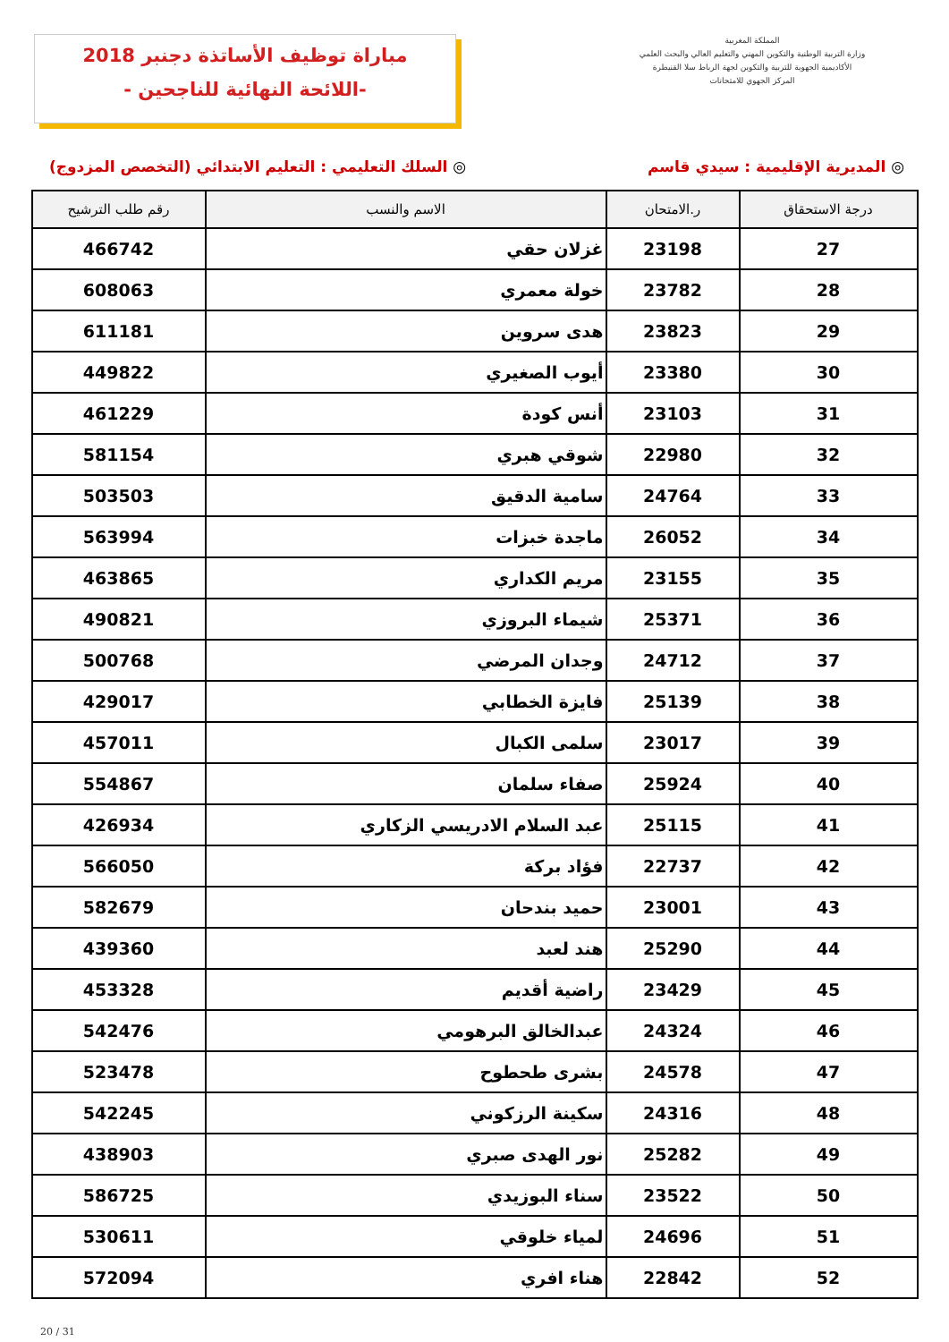مباراة توظيف الأساتذة دجنبر 2018
-اللائحة النهائية للناجحين -
المملكة المغربية
وزارة التربية الوطنية والتكوين المهني والتعليم العالي والبحث العلمي
الأكاديمية الجهوية للتربية والتكوين لجهة الرباط سلا القنيطرة
المركز الجهوي للامتحانات
◎ المديرية الإقليمية : سيدي قاسم
◎ السلك التعليمي : التعليم الابتدائي (التخصص المزدوج)
| درجة الاستحقاق | ر.الامتحان | الاسم والنسب | رقم طلب الترشيح |
| --- | --- | --- | --- |
| 27 | 23198 | غزلان حقي | 466742 |
| 28 | 23782 | خولة معمري | 608063 |
| 29 | 23823 | هدى سروين | 611181 |
| 30 | 23380 | أيوب الصغيري | 449822 |
| 31 | 23103 | أنس كودة | 461229 |
| 32 | 22980 | شوقي هبري | 581154 |
| 33 | 24764 | سامية الدقيق | 503503 |
| 34 | 26052 | ماجدة خبزات | 563994 |
| 35 | 23155 | مريم الكداري | 463865 |
| 36 | 25371 | شيماء البروزي | 490821 |
| 37 | 24712 | وجدان المرضي | 500768 |
| 38 | 25139 | فايزة الخطابي | 429017 |
| 39 | 23017 | سلمى الكبال | 457011 |
| 40 | 25924 | صفاء سلمان | 554867 |
| 41 | 25115 | عبد السلام الادريسي الزكاري | 426934 |
| 42 | 22737 | فؤاد بركة | 566050 |
| 43 | 23001 | حميد بندحان | 582679 |
| 44 | 25290 | هند لعبد | 439360 |
| 45 | 23429 | راضية أقديم | 453328 |
| 46 | 24324 | عبدالخالق البرهومي | 542476 |
| 47 | 24578 | بشرى طحطوح | 523478 |
| 48 | 24316 | سكينة الرزكوني | 542245 |
| 49 | 25282 | نور الهدى صبري | 438903 |
| 50 | 23522 | سناء البوزيدي | 586725 |
| 51 | 24696 | لمياء خلوقي | 530611 |
| 52 | 22842 | هناء افري | 572094 |
20 / 31